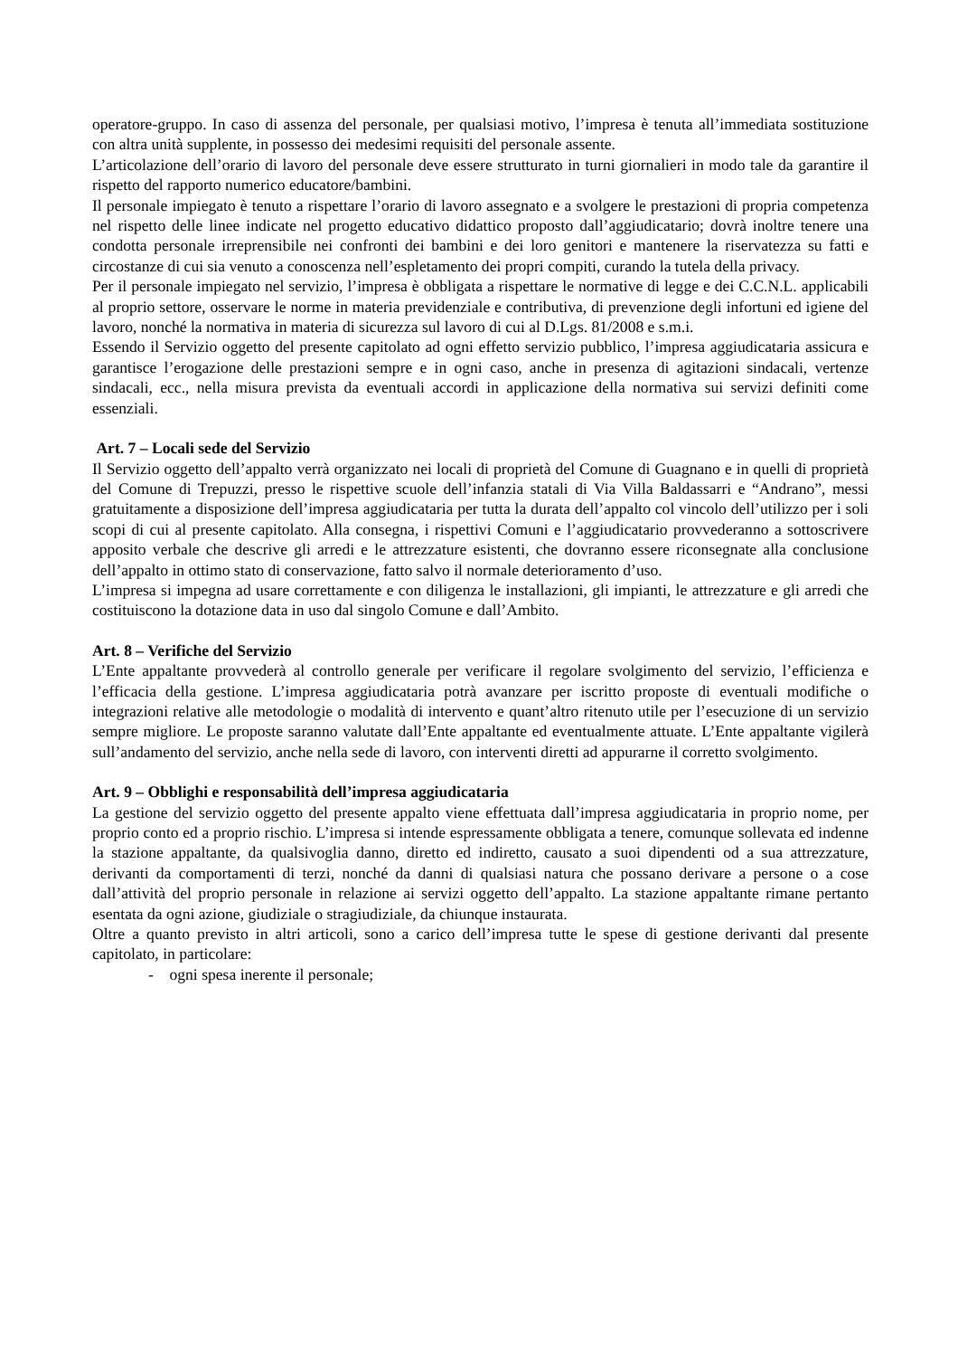operatore-gruppo. In caso di assenza del personale, per qualsiasi motivo, l’impresa è tenuta all’immediata sostituzione con altra unità supplente, in possesso dei medesimi requisiti del personale assente.
L’articolazione dell’orario di lavoro del personale deve essere strutturato in turni giornalieri in modo tale da garantire il rispetto del rapporto numerico educatore/bambini.
Il personale impiegato è tenuto a rispettare l’orario di lavoro assegnato e a svolgere le prestazioni di propria competenza nel rispetto delle linee indicate nel progetto educativo didattico proposto dall’aggiudicatario; dovrà inoltre tenere una condotta personale irreprensibile nei confronti dei bambini e dei loro genitori e mantenere la riservatezza su fatti e circostanze di cui sia venuto a conoscenza nell’espletamento dei propri compiti, curando la tutela della privacy.
Per il personale impiegato nel servizio, l’impresa è obbligata a rispettare le normative di legge e dei C.C.N.L. applicabili al proprio settore, osservare le norme in materia previdenziale e contributiva, di prevenzione degli infortuni ed igiene del lavoro, nonché la normativa in materia di sicurezza sul lavoro di cui al D.Lgs. 81/2008 e s.m.i.
Essendo il Servizio oggetto del presente capitolato ad ogni effetto servizio pubblico, l’impresa aggiudicataria assicura e garantisce l’erogazione delle prestazioni sempre e in ogni caso, anche in presenza di agitazioni sindacali, vertenze sindacali, ecc., nella misura prevista da eventuali accordi in applicazione della normativa sui servizi definiti come essenziali.
Art. 7 – Locali sede del Servizio
Il Servizio oggetto dell’appalto verrà organizzato nei locali di proprietà del Comune di Guagnano e in quelli di proprietà del Comune di Trepuzzi, presso le rispettive scuole dell’infanzia statali di Via Villa Baldassarri e “Andrano”, messi gratuitamente a disposizione dell’impresa aggiudicataria per tutta la durata dell’appalto col vincolo dell’utilizzo per i soli scopi di cui al presente capitolato. Alla consegna, i rispettivi Comuni e l’aggiudicatario provvederanno a sottoscrivere apposito verbale che descrive gli arredi e le attrezzature esistenti, che dovranno essere riconsegnate alla conclusione dell’appalto in ottimo stato di conservazione, fatto salvo il normale deterioramento d’uso.
L’impresa si impegna ad usare correttamente e con diligenza le installazioni, gli impianti, le attrezzature e gli arredi che costituiscono la dotazione data in uso dal singolo Comune e dall’Ambito.
Art. 8 – Verifiche del Servizio
L’Ente appaltante provvederà al controllo generale per verificare il regolare svolgimento del servizio, l’efficienza e l’efficacia della gestione. L’impresa aggiudicataria potrà avanzare per iscritto proposte di eventuali modifiche o integrazioni relative alle metodologie o modalità di intervento e quant’altro ritenuto utile per l’esecuzione di un servizio sempre migliore. Le proposte saranno valutate dall’Ente appaltante ed eventualmente attuate. L’Ente appaltante vigilerà sull’andamento del servizio, anche nella sede di lavoro, con interventi diretti ad appurarne il corretto svolgimento.
Art. 9 – Obblighi e responsabilità dell’impresa aggiudicataria
La gestione del servizio oggetto del presente appalto viene effettuata dall’impresa aggiudicataria in proprio nome, per proprio conto ed a proprio rischio. L’impresa si intende espressamente obbligata a tenere, comunque sollevata ed indenne la stazione appaltante, da qualsivoglia danno, diretto ed indiretto, causato a suoi dipendenti od a sua attrezzature, derivanti da comportamenti di terzi, nonché da danni di qualsiasi natura che possano derivare a persone o a cose dall’attività del proprio personale in relazione ai servizi oggetto dell’appalto. La stazione appaltante rimane pertanto esentata da ogni azione, giudiziale o stragiudiziale, da chiunque instaurata.
Oltre a quanto previsto in altri articoli, sono a carico dell’impresa tutte le spese di gestione derivanti dal presente capitolato, in particolare:
- ogni spesa inerente il personale;